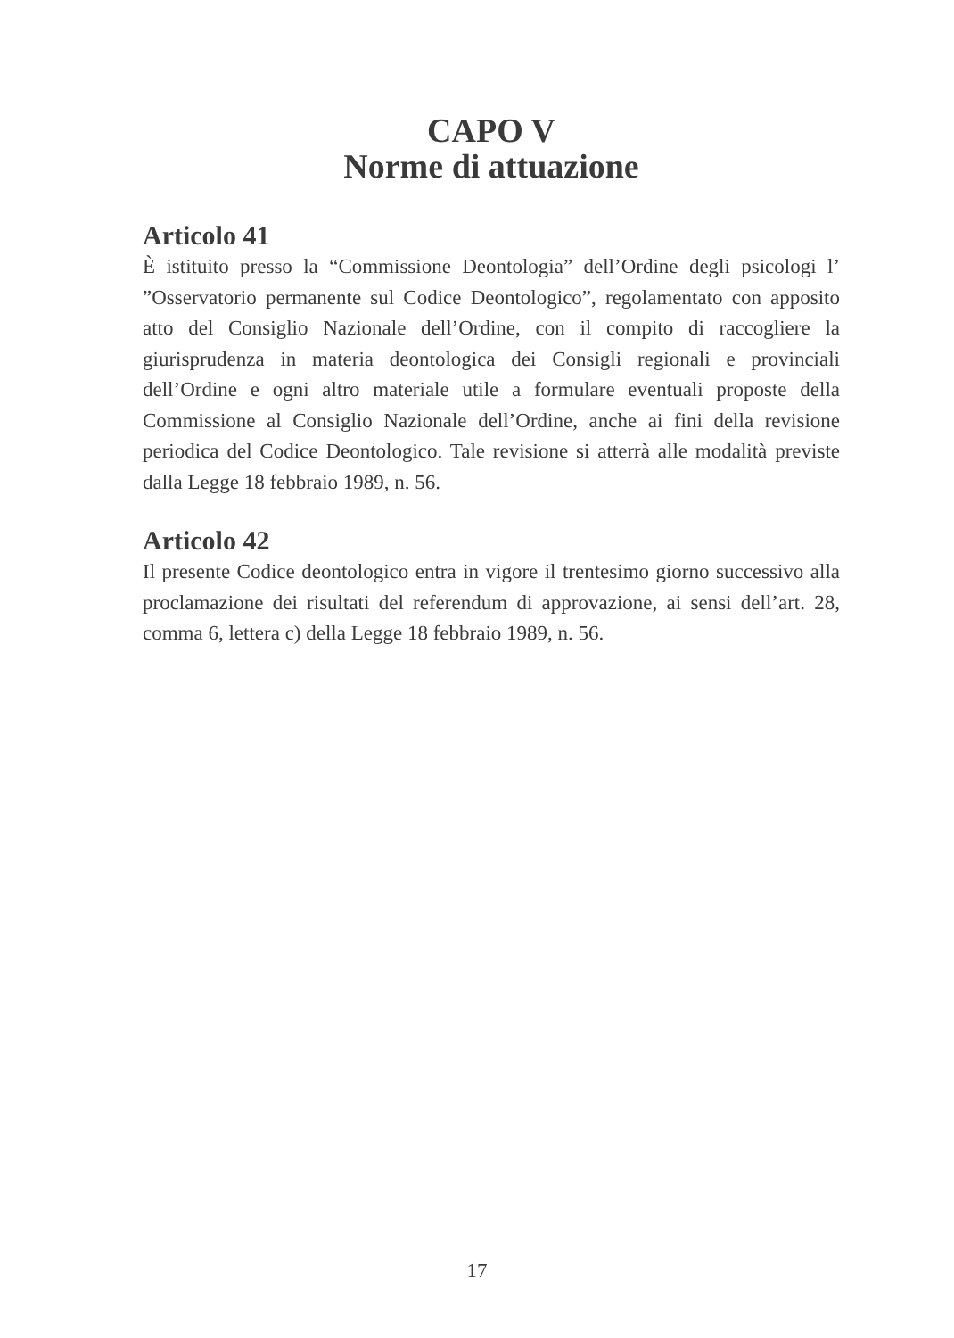CAPO V
Norme di attuazione
Articolo 41
È istituito presso la “Commissione Deontologia” dell’Ordine degli psicologi l’ ”Osservatorio permanente sul Codice Deontologico”, regolamentato con apposito atto del Consiglio Nazionale dell’Ordine, con il compito di raccogliere la giurisprudenza in materia deontologica dei Consigli regionali e provinciali dell’Ordine e ogni altro materiale utile a formulare eventuali proposte della Commissione al Consiglio Nazionale dell’Ordine, anche ai fini della revisione periodica del Codice Deontologico. Tale revisione si atterrà alle modalità previste dalla Legge 18 febbraio 1989, n. 56.
Articolo 42
Il presente Codice deontologico entra in vigore il trentesimo giorno successivo alla proclamazione dei risultati del referendum di approvazione, ai sensi dell’art. 28, comma 6, lettera c) della Legge 18 febbraio 1989, n. 56.
17